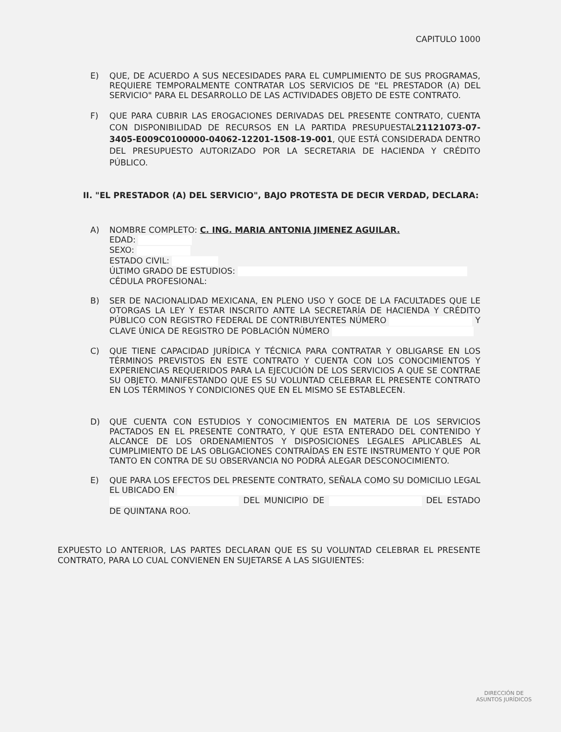CAPITULO 1000
E) QUE, DE ACUERDO A SUS NECESIDADES PARA EL CUMPLIMIENTO DE SUS PROGRAMAS, REQUIERE TEMPORALMENTE CONTRATAR LOS SERVICIOS DE "EL PRESTADOR (A) DEL SERVICIO" PARA EL DESARROLLO DE LAS ACTIVIDADES OBJETO DE ESTE CONTRATO.
F) QUE PARA CUBRIR LAS EROGACIONES DERIVADAS DEL PRESENTE CONTRATO, CUENTA CON DISPONIBILIDAD DE RECURSOS EN LA PARTIDA PRESUPUESTAL21121073-07-3405-E009C0100000-04062-12201-1508-19-001, QUE ESTÁ CONSIDERADA DENTRO DEL PRESUPUESTO AUTORIZADO POR LA SECRETARIA DE HACIENDA Y CRÉDITO PÚBLICO.
II. "EL PRESTADOR (A) DEL SERVICIO", BAJO PROTESTA DE DECIR VERDAD, DECLARA:
A) NOMBRE COMPLETO: C. ING. MARIA ANTONIA JIMENEZ AGUILAR.
EDAD:
SEXO:
ESTADO CIVIL:
ÚLTIMO GRADO DE ESTUDIOS:
CÉDULA PROFESIONAL:
B) SER DE NACIONALIDAD MEXICANA, EN PLENO USO Y GOCE DE LA FACULTADES QUE LE OTORGAS LA LEY Y ESTAR INSCRITO ANTE LA SECRETARÍA DE HACIENDA Y CRÉDITO PÚBLICO CON REGISTRO FEDERAL DE CONTRIBUYENTES NÚMERO Y CLAVE ÚNICA DE REGISTRO DE POBLACIÓN NÚMERO
C) QUE TIENE CAPACIDAD JURÍDICA Y TÉCNICA PARA CONTRATAR Y OBLIGARSE EN LOS TÉRMINOS PREVISTOS EN ESTE CONTRATO Y CUENTA CON LOS CONOCIMIENTOS Y EXPERIENCIAS REQUERIDOS PARA LA EJECUCIÓN DE LOS SERVICIOS A QUE SE CONTRAE SU OBJETO. MANIFESTANDO QUE ES SU VOLUNTAD CELEBRAR EL PRESENTE CONTRATO EN LOS TÉRMINOS Y CONDICIONES QUE EN EL MISMO SE ESTABLECEN.
D) QUE CUENTA CON ESTUDIOS Y CONOCIMIENTOS EN MATERIA DE LOS SERVICIOS PACTADOS EN EL PRESENTE CONTRATO, Y QUE ESTA ENTERADO DEL CONTENIDO Y ALCANCE DE LOS ORDENAMIENTOS Y DISPOSICIONES LEGALES APLICABLES AL CUMPLIMIENTO DE LAS OBLIGACIONES CONTRAÍDAS EN ESTE INSTRUMENTO Y QUE POR TANTO EN CONTRA DE SU OBSERVANCIA NO PODRÁ ALEGAR DESCONOCIMIENTO.
E) QUE PARA LOS EFECTOS DEL PRESENTE CONTRATO, SEÑALA COMO SU DOMICILIO LEGAL EL UBICADO EN
DEL MUNICIPIO DE DEL ESTADO DE QUINTANA ROO.
EXPUESTO LO ANTERIOR, LAS PARTES DECLARAN QUE ES SU VOLUNTAD CELEBRAR EL PRESENTE CONTRATO, PARA LO CUAL CONVIENEN EN SUJETARSE A LAS SIGUIENTES:
DIRECCIÓN DE
ASUNTOS JURÍDICOS